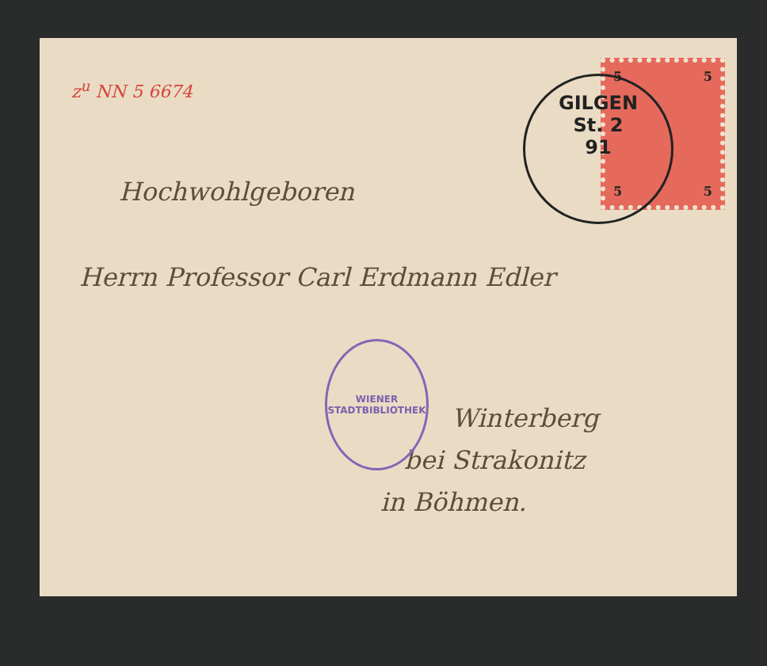z<sup>u</sup> NN 5 6674
5 5
5 5
GILGEN
St. 2
91
Hochwohlgeboren
Herrn Professor Carl Erdmann Edler
WIENER STADTBIBLIOTHEK
Winterberg
bei Strakonitz
in Böhmen.